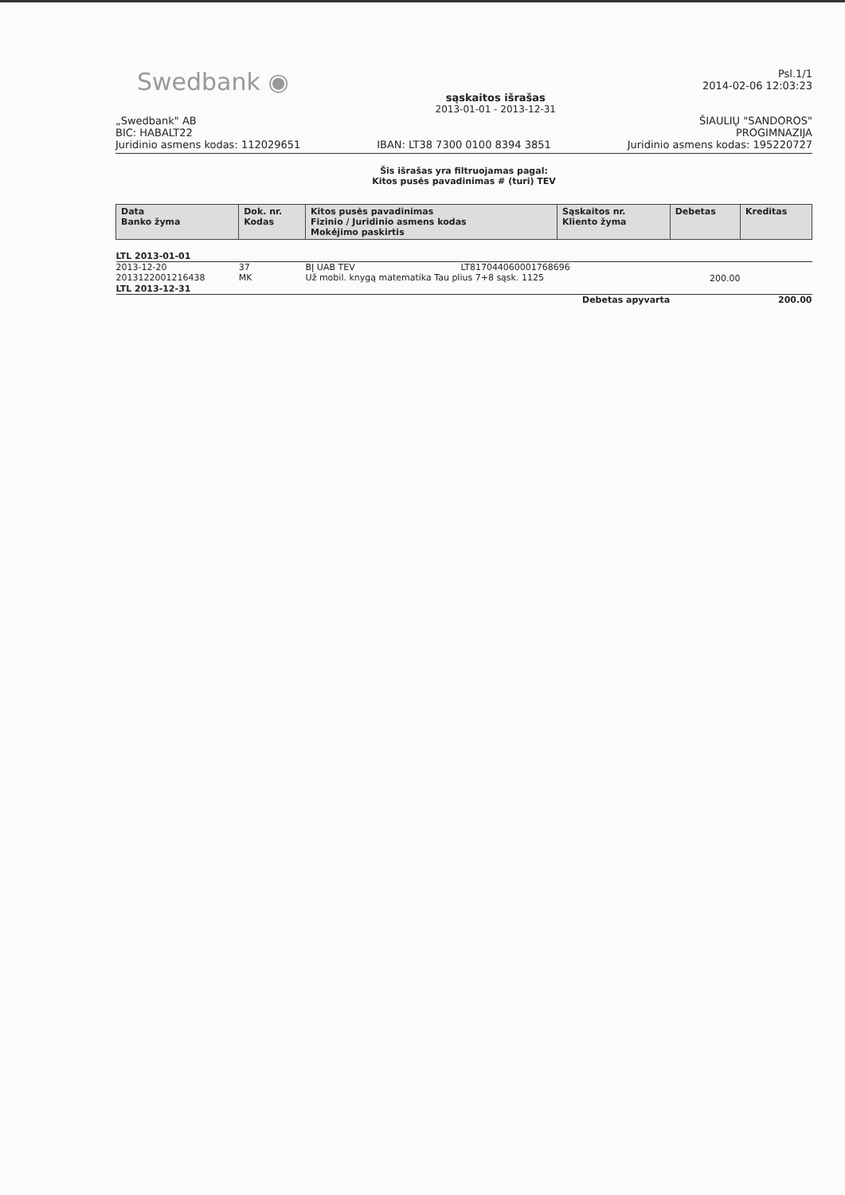Swedbank ◉
sąskaitos išrašas
2013-01-01 - 2013-12-31
Psl.1/1
2014-02-06 12:03:23
„Swedbank" AB
BIC: HABALT22
Juridinio asmens kodas: 112029651
IBAN: LT38 7300 0100 8394 3851
ŠIAULIŲ "SANDOROS"
PROGIMNAZIJA
Juridinio asmens kodas: 195220727
Šis išrašas yra filtruojamas pagal:
Kitos pusės pavadinimas # (turi) TEV
| Data Banko žyma | Dok. nr. Kodas | Kitos pusės pavadinimas Fizinio / Juridinio asmens kodas Mokėjimo paskirtis | Sąskaitos nr. Kliento žyma | Debetas | Kreditas |
| --- | --- | --- | --- | --- | --- |
| LTL 2013-01-01 | | | | | |
| 2013-12-20 2013122001216438 | 37 MK | BĮ UAB TEV LT817044060001768696 Už mobil. knygą matematika Tau plius 7+8 sąsk. 1125 | | 200.00 | |
| LTL 2013-12-31 | | | | | |
| Debetas apyvarta | | | | | 200.00 |